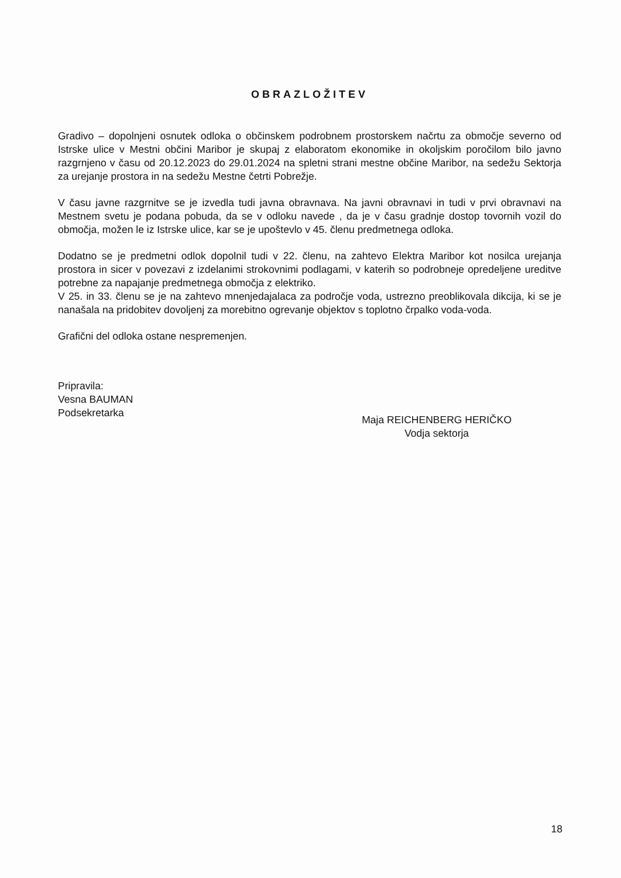OBRAZLOŽITEV
Gradivo – dopolnjeni osnutek odloka o občinskem podrobnem prostorskem načrtu za območje severno od Istrske ulice v Mestni občini Maribor je skupaj z elaboratom ekonomike in okoljskim poročilom bilo javno razgrnjeno v času od 20.12.2023 do 29.01.2024 na spletni strani mestne občine Maribor, na sedežu Sektorja za urejanje prostora in na sedežu Mestne četrti Pobrežje.
V času javne razgrnitve se je izvedla tudi javna obravnava. Na javni obravnavi in tudi v prvi obravnavi na Mestnem svetu je podana pobuda, da se v odloku navede , da je v času gradnje dostop tovornih vozil do območja, možen le iz Istrske ulice, kar se je upoštevlo v 45. členu predmetnega odloka.
Dodatno se je predmetni odlok dopolnil tudi v 22. členu, na zahtevo Elektra Maribor kot nosilca urejanja prostora in sicer v povezavi z izdelanimi strokovnimi podlagami, v katerih so podrobneje opredeljene ureditve potrebne za napajanje predmetnega območja z elektriko.
V 25. in 33. členu se je na zahtevo mnenjedajalaca za področje voda, ustrezno preoblikovala dikcija, ki se je nanašala na pridobitev dovoljenj za morebitno ogrevanje objektov s toplotno črpalko voda-voda.
Grafični del odloka ostane nespremenjen.
Pripravila:
Vesna BAUMAN
Podsekretarka
Maja REICHENBERG HERIČKO
Vodja sektorja
18